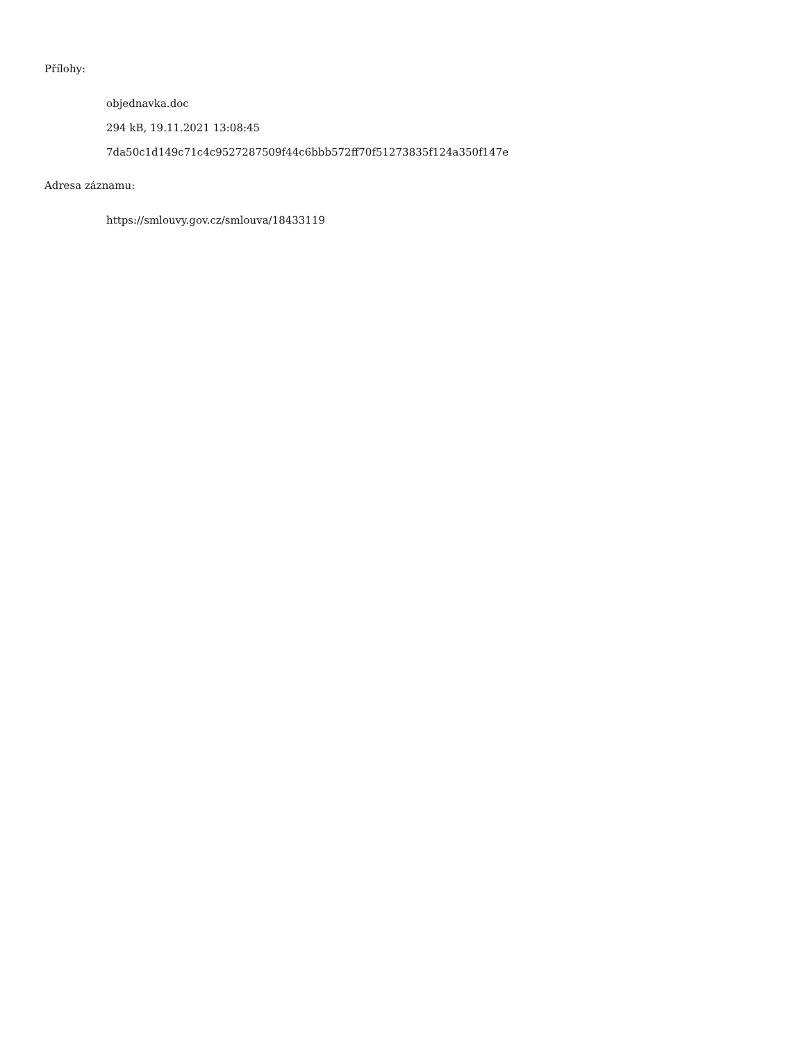Přílohy:
objednavka.doc
294 kB, 19.11.2021 13:08:45
7da50c1d149c71c4c9527287509f44c6bbb572ff70f51273835f124a350f147e
Adresa záznamu:
https://smlouvy.gov.cz/smlouva/18433119